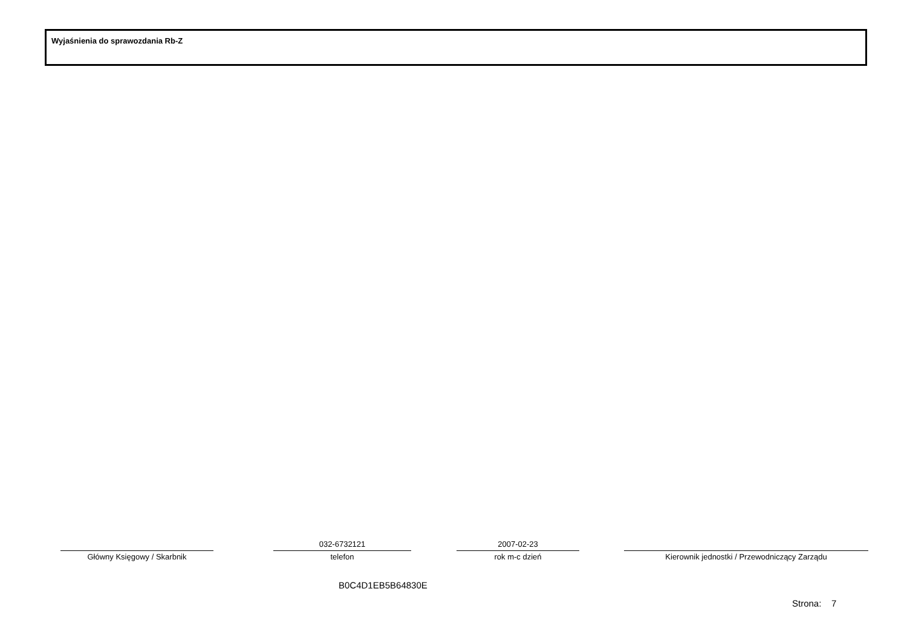Wyjaśnienia do sprawozdania Rb-Z
Główny Księgowy / Skarbnik
032-6732121
telefon
2007-02-23
rok m-c dzień
Kierownik jednostki / Przewodniczący Zarządu
B0C4D1EB5B64830E
Strona: 7